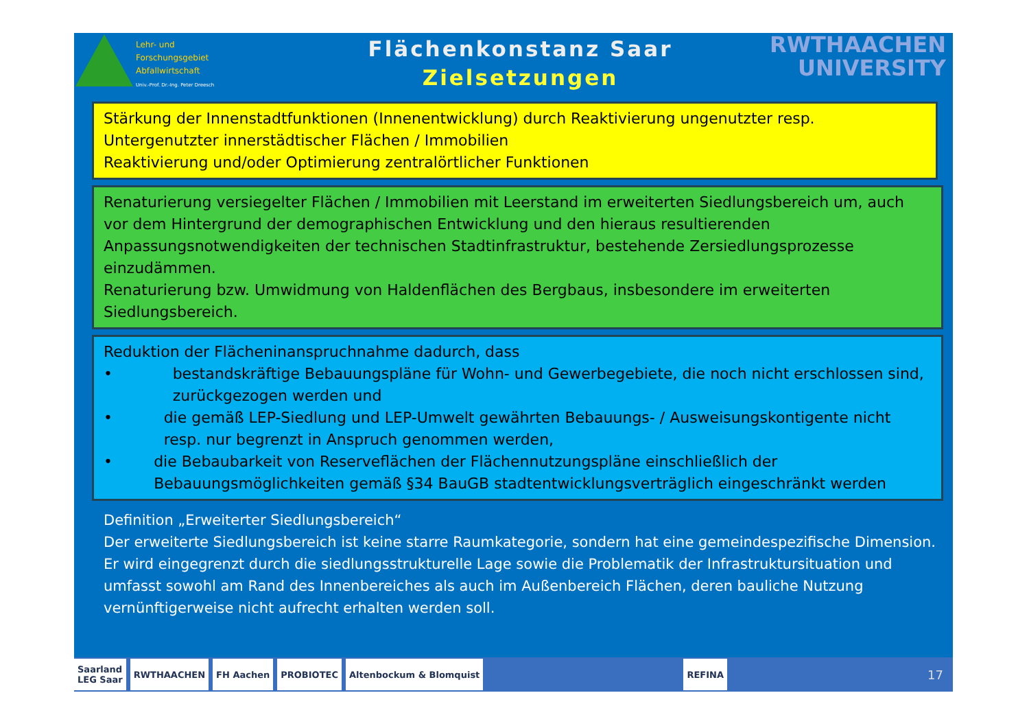Lehr- und
Forschungsgebiet
Abfallwirtschaft
Univ.-Prof. Dr.-Ing. Peter Dreesch
Flächenkonstanz Saar
Zielsetzungen
RWTHAACHEN
UNIVERSITY
Stärkung der Innenstadtfunktionen (Innenentwicklung) durch Reaktivierung ungenutzter resp. Untergenutzter innerstädtischer Flächen / Immobilien
Reaktivierung und/oder Optimierung zentralörtlicher Funktionen
Renaturierung versiegelter Flächen / Immobilien mit Leerstand im erweiterten Siedlungsbereich um, auch vor dem Hintergrund der demographischen Entwicklung und den hieraus resultierenden Anpassungsnotwendigkeiten der technischen Stadtinfrastruktur, bestehende Zersiedlungsprozesse einzudämmen.
Renaturierung bzw. Umwidmung von Haldenflächen des Bergbaus, insbesondere im erweiterten Siedlungsbereich.
Reduktion der Flächeninanspruchnahme dadurch, dass
• bestandskräftige Bebauungspläne für Wohn- und Gewerbegebiete, die noch nicht erschlossen sind, zurückgezogen werden und
• die gemäß LEP-Siedlung und LEP-Umwelt gewährten Bebauungs- / Ausweisungskontigente nicht resp. nur begrenzt in Anspruch genommen werden,
• die Bebaubarkeit von Reserveflächen der Flächennutzungspläne einschließlich der Bebauungsmöglichkeiten gemäß §34 BauGB stadtentwicklungsverträglich eingeschränkt werden
Definition „Erweiterter Siedlungsbereich“
Der erweiterte Siedlungsbereich ist keine starre Raumkategorie, sondern hat eine gemeindespezifische Dimension. Er wird eingegrenzt durch die siedlungsstrukturelle Lage sowie die Problematik der Infrastruktursituation und umfasst sowohl am Rand des Innenbereiches als auch im Außenbereich Flächen, deren bauliche Nutzung vernünftigerweise nicht aufrecht erhalten werden soll.
Saarland
LEG Saar
RWTHAACHEN FH Aachen PROBIOTEC Altenbockum & Blomquist REFINA
17